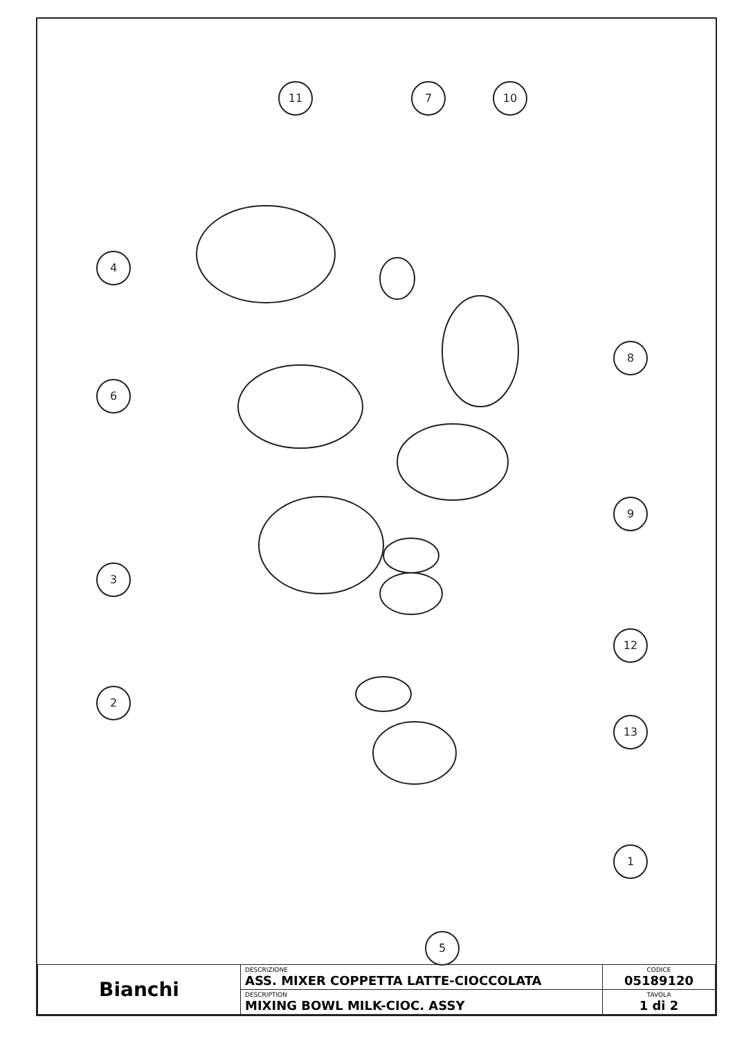11
7
10
4
6
8
9
3
12
2
13
1
5
| Bianchi | DESCRIZIONE ASS. MIXER COPPETTA LATTE-CIOCCOLATA | CODICE 05189120 |
| | DESCRIPTION MIXING BOWL MILK-CIOC. ASSY | TAVOLA 1 di 2 |